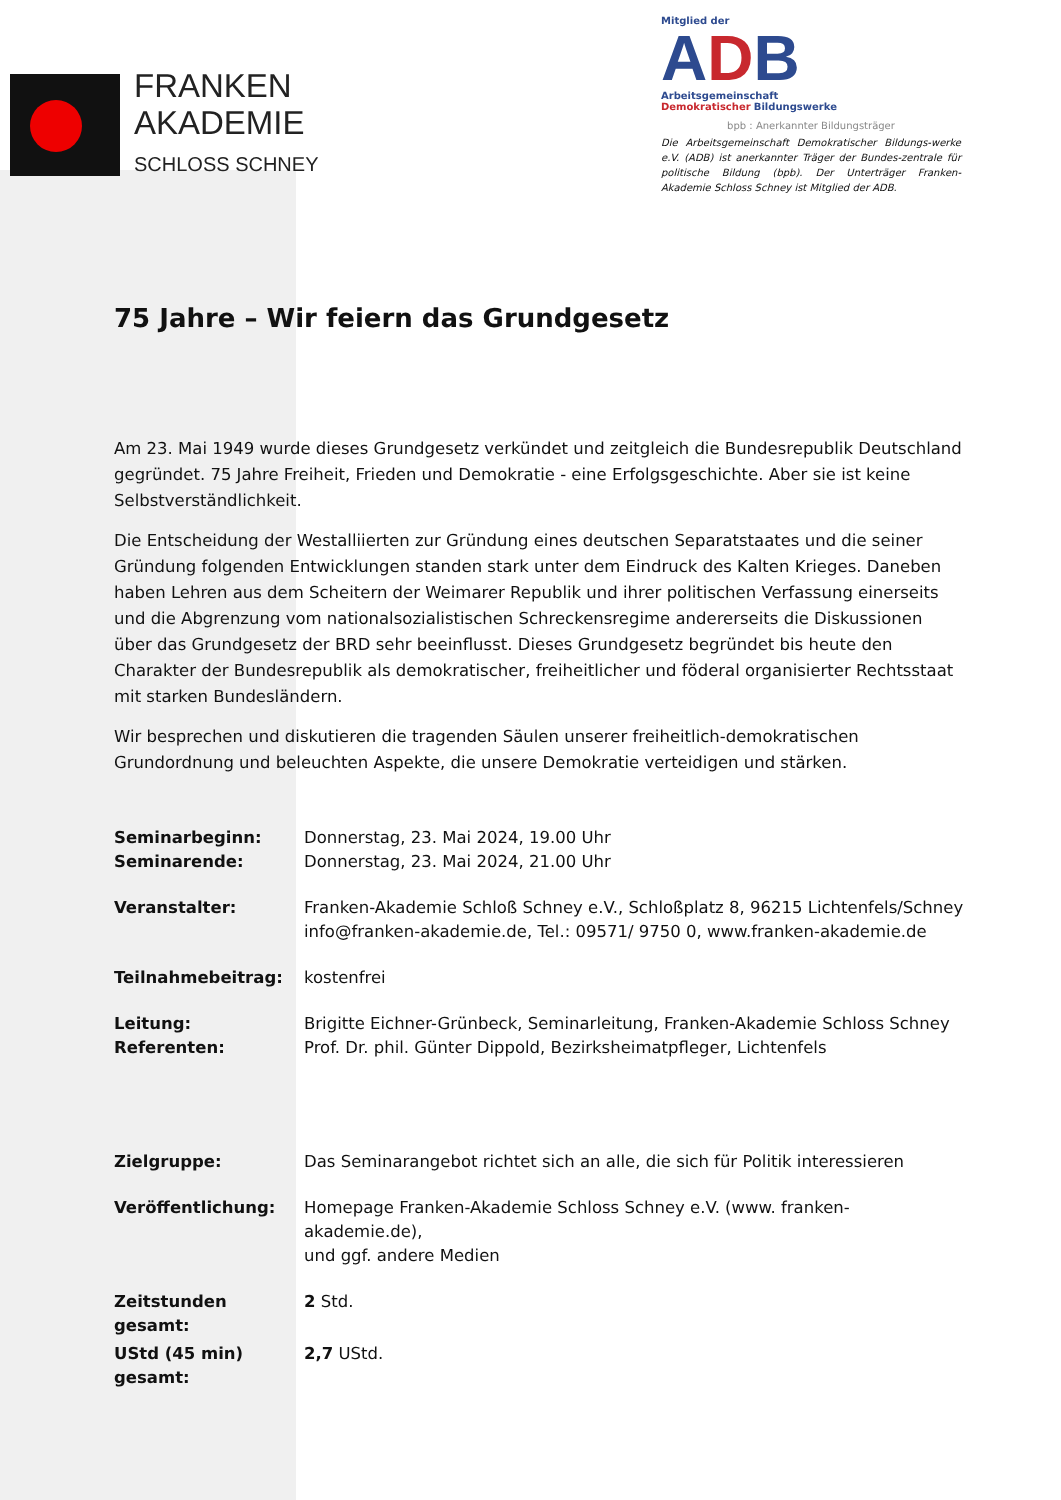FRANKEN
AKADEMIE
SCHLOSS SCHNEY
Mitglied der
ADB
Arbeitsgemeinschaft
Demokratischer Bildungswerke
bpb : Anerkannter Bildungsträger
Die Arbeitsgemeinschaft Demokratischer Bildungs-werke e.V. (ADB) ist anerkannter Träger der Bundes-zentrale für politische Bildung (bpb). Der Unterträger Franken-Akademie Schloss Schney ist Mitglied der ADB.
75 Jahre – Wir feiern das Grundgesetz
Am 23. Mai 1949 wurde dieses Grundgesetz verkündet und zeitgleich die Bundesrepublik Deutschland gegründet. 75 Jahre Freiheit, Frieden und Demokratie - eine Erfolgsgeschichte. Aber sie ist keine Selbstverständlichkeit.
Die Entscheidung der Westalliierten zur Gründung eines deutschen Separatstaates und die seiner Gründung folgenden Entwicklungen standen stark unter dem Eindruck des Kalten Krieges. Daneben haben Lehren aus dem Scheitern der Weimarer Republik und ihrer politischen Verfassung einerseits und die Abgrenzung vom nationalsozialistischen Schreckensregime andererseits die Diskussionen über das Grundgesetz der BRD sehr beeinflusst. Dieses Grundgesetz begründet bis heute den Charakter der Bundesrepublik als demokratischer, freiheitlicher und föderal organisierter Rechtsstaat mit starken Bundesländern.
Wir besprechen und diskutieren die tragenden Säulen unserer freiheitlich-demokratischen Grundordnung und beleuchten Aspekte, die unsere Demokratie verteidigen und stärken.
| Seminarbeginn: | Donnerstag, 23. Mai 2024, 19.00 Uhr |
| Seminarende: | Donnerstag, 23. Mai 2024, 21.00 Uhr |
| Veranstalter: | Franken-Akademie Schloß Schney e.V., Schloßplatz 8, 96215 Lichtenfels/Schney info@franken-akademie.de, Tel.: 09571/ 9750 0, www.franken-akademie.de |
| Teilnahmebeitrag: | kostenfrei |
| Leitung: | Brigitte Eichner-Grünbeck, Seminarleitung, Franken-Akademie Schloss Schney |
| Referenten: | Prof. Dr. phil. Günter Dippold, Bezirksheimatpfleger, Lichtenfels |
| Zielgruppe: | Das Seminarangebot richtet sich an alle, die sich für Politik interessieren |
| Veröffentlichung: | Homepage Franken-Akademie Schloss Schney e.V. (www. franken-akademie.de), und ggf. andere Medien |
| Zeitstunden gesamt: | 2 Std. |
| UStd (45 min) gesamt: | 2,7 UStd. |